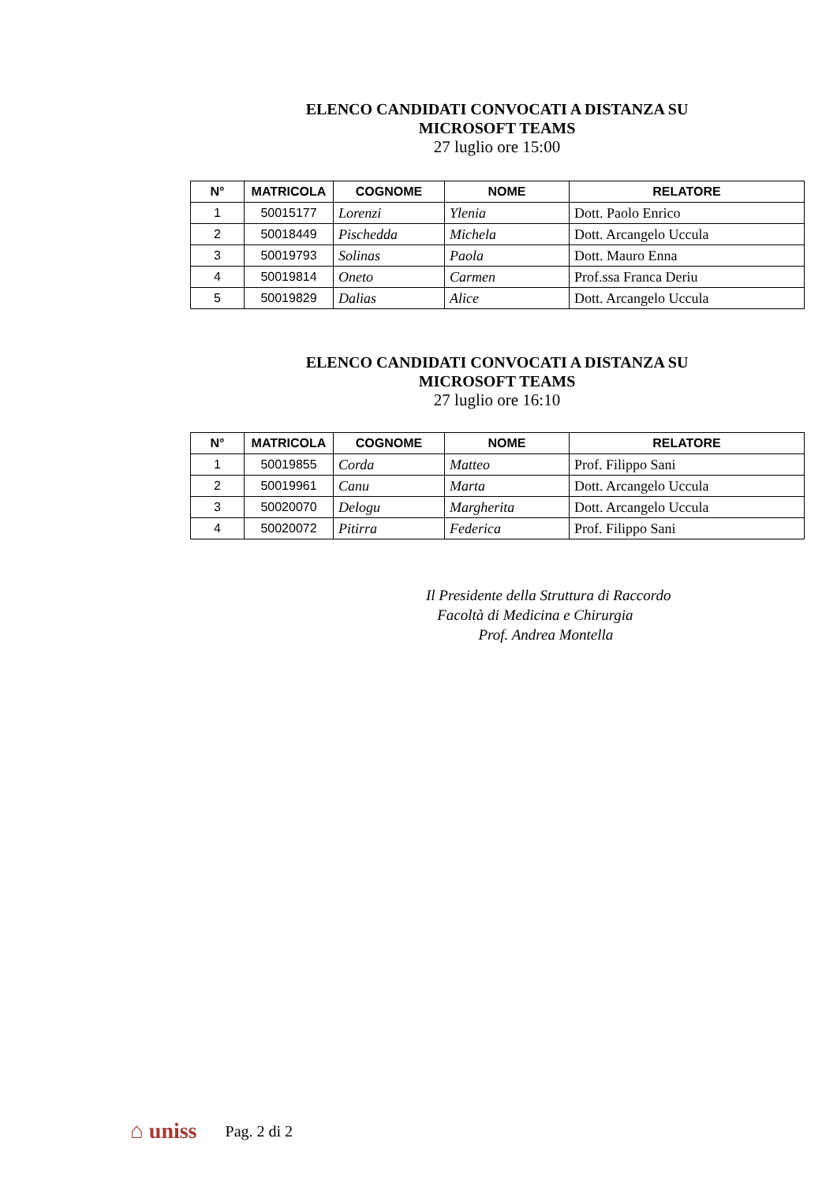ELENCO CANDIDATI CONVOCATI A DISTANZA SU
MICROSOFT TEAMS
27 luglio ore 15:00
| N° | MATRICOLA | COGNOME | NOME | RELATORE |
| --- | --- | --- | --- | --- |
| 1 | 50015177 | Lorenzi | Ylenia | Dott. Paolo Enrico |
| 2 | 50018449 | Pischedda | Michela | Dott. Arcangelo Uccula |
| 3 | 50019793 | Solinas | Paola | Dott. Mauro Enna |
| 4 | 50019814 | Oneto | Carmen | Prof.ssa Franca Deriu |
| 5 | 50019829 | Dalias | Alice | Dott. Arcangelo Uccula |
ELENCO CANDIDATI CONVOCATI A DISTANZA SU
MICROSOFT TEAMS
27 luglio ore 16:10
| N° | MATRICOLA | COGNOME | NOME | RELATORE |
| --- | --- | --- | --- | --- |
| 1 | 50019855 | Corda | Matteo | Prof. Filippo Sani |
| 2 | 50019961 | Canu | Marta | Dott. Arcangelo Uccula |
| 3 | 50020070 | Delogu | Margherita | Dott. Arcangelo Uccula |
| 4 | 50020072 | Pitirra | Federica | Prof. Filippo Sani |
Il Presidente della Struttura di Raccordo
Facoltà di Medicina e Chirurgia
Prof. Andrea Montella
⌂ uniss Pag. 2 di 2